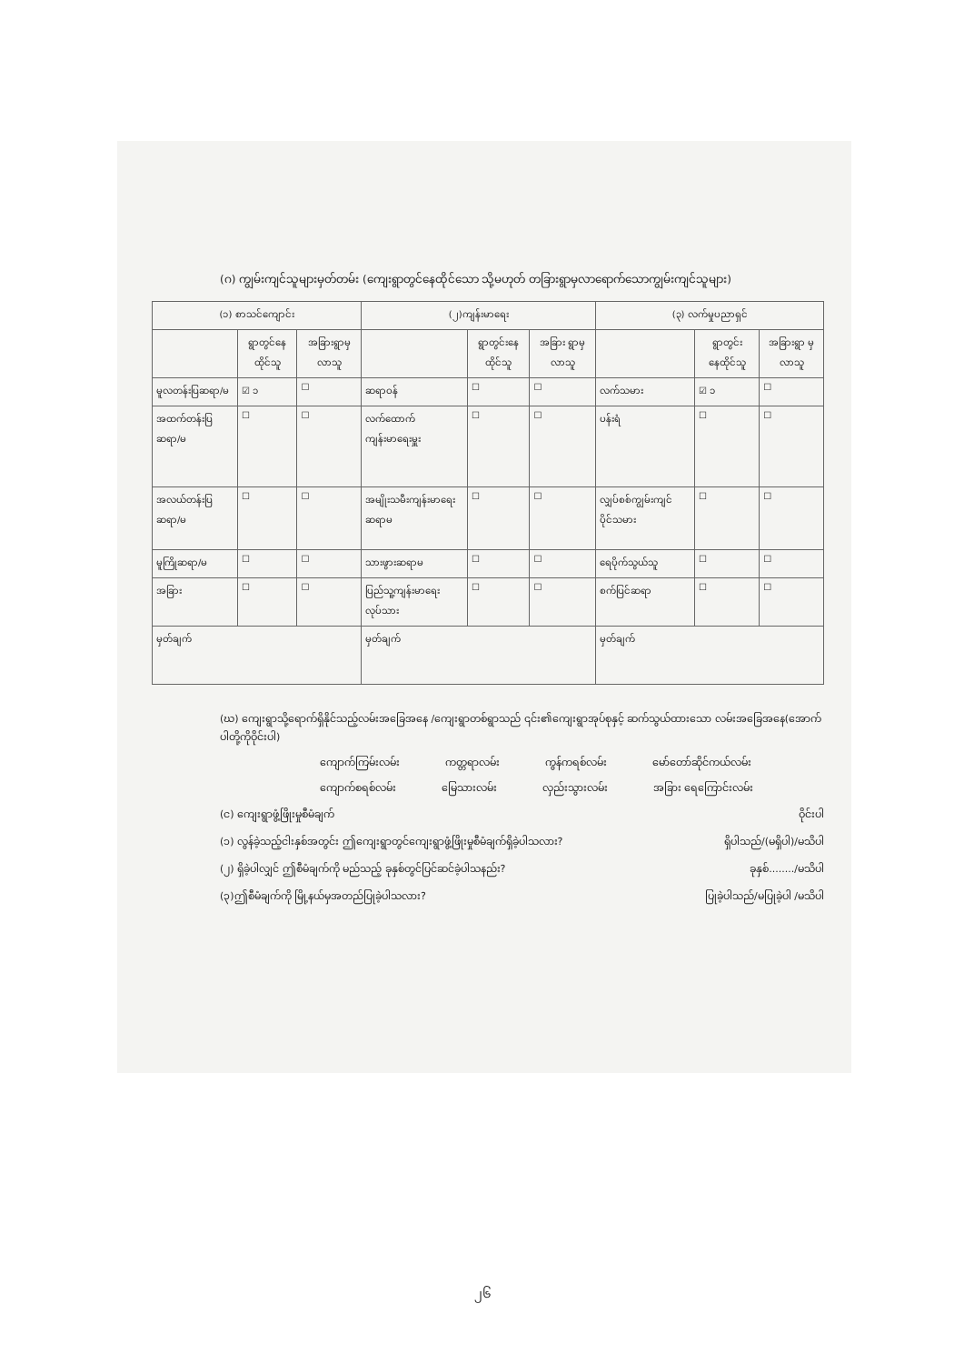(ဂ) ကျွမ်းကျင်သူများမှတ်တမ်း (ကျေးရွာတွင်နေထိုင်သော သို့မဟုတ် တခြားရွာမှလာရောက်သောကျွမ်းကျင်သူများ)
| (၁) စာသင်ကျောင်း | | | (၂)ကျန်းမာရေး | | | (၃) လက်မှုပညာရှင် | | |
| --- | --- | --- | --- | --- | --- | --- | --- | --- |
| | ရွာတွင်နေ ထိုင်သူ | အခြားရွာမှ လာသူ | | ရွာတွင်းနေ ထိုင်သူ | အခြား ရွာမှ လာသူ | | ရွာတွင်း နေထိုင်သူ | အခြားရွာ မှလာသူ |
| မူလတန်းပြဆရာ/မ | ☑ ၁ | ☐ | ဆရာဝန် | ☐ | ☐ | လက်သမား | ☑ ၁ | ☐ |
| အထက်တန်းပြဆရာ/မ | ☐ | ☐ | လက်ထောက် ကျန်းမာရေးမှူး | ☐ | ☐ | ပန်းရံ | ☐ | ☐ |
| အလယ်တန်းပြဆရာ/မ | ☐ | ☐ | အမျိုးသမီးကျန်းမာရေး ဆရာမ | ☐ | ☐ | လျှပ်စစ်ကျွမ်းကျင် ပိုင်သမား | ☐ | ☐ |
| မူကြိုဆရာ/မ | ☐ | ☐ | သားဖွားဆရာမ | ☐ | ☐ | ရေပိုက်သွယ်သူ | ☐ | ☐ |
| အခြား | ☐ | ☐ | ပြည်သူ့ကျန်းမာရေးလုပ်သား | ☐ | ☐ | စက်ပြင်ဆရာ | ☐ | ☐ |
| မှတ်ချက် | | | မှတ်ချက် | | | မှတ်ချက် | | |
(ဃ) ကျေးရွာသို့ရောက်ရှိနိုင်သည့်လမ်းအခြေအနေ /ကျေးရွာတစ်ရွာသည် ၎င်း၏ကျေးရွာအုပ်စုနှင့် ဆက်သွယ်ထားသော လမ်းအခြေအနေ(အောက်ပါတို့ကိုဝိုင်းပါ)
ကျောက်ကြမ်းလမ်း ကတ္တရာလမ်း ကွန်ကရစ်လမ်း မော်တော်ဆိုင်ကယ်လမ်း
ကျောက်စရစ်လမ်း မြေသားလမ်း လှည်းသွားလမ်း အခြား ရေကြောင်းလမ်း
(င) ကျေးရွာဖွံ့ဖြိုးမှုစီမံချက် ဝိုင်းပါ
(၁) လွန်ခဲ့သည့်ငါးနှစ်အတွင်း ဤကျေးရွာတွင်ကျေးရွာဖွံ့ဖြိုးမှုစီမံချက်ရှိခဲ့ပါသလား? ရှိပါသည်/(မရှိပါ)/မသိပါ
(၂) ရှိခဲ့ပါလျှင် ဤစီမံချက်ကို မည်သည့် ခုနှစ်တွင်ပြင်ဆင်ခဲ့ပါသနည်း? ခုနှစ်......../မသိပါ
(၃)ဤစီမံချက်ကို မြို့နယ်မှအတည်ပြုခဲ့ပါသလား? ပြုခဲ့ပါသည်/မပြုခဲ့ပါ /မသိပါ
၂၆